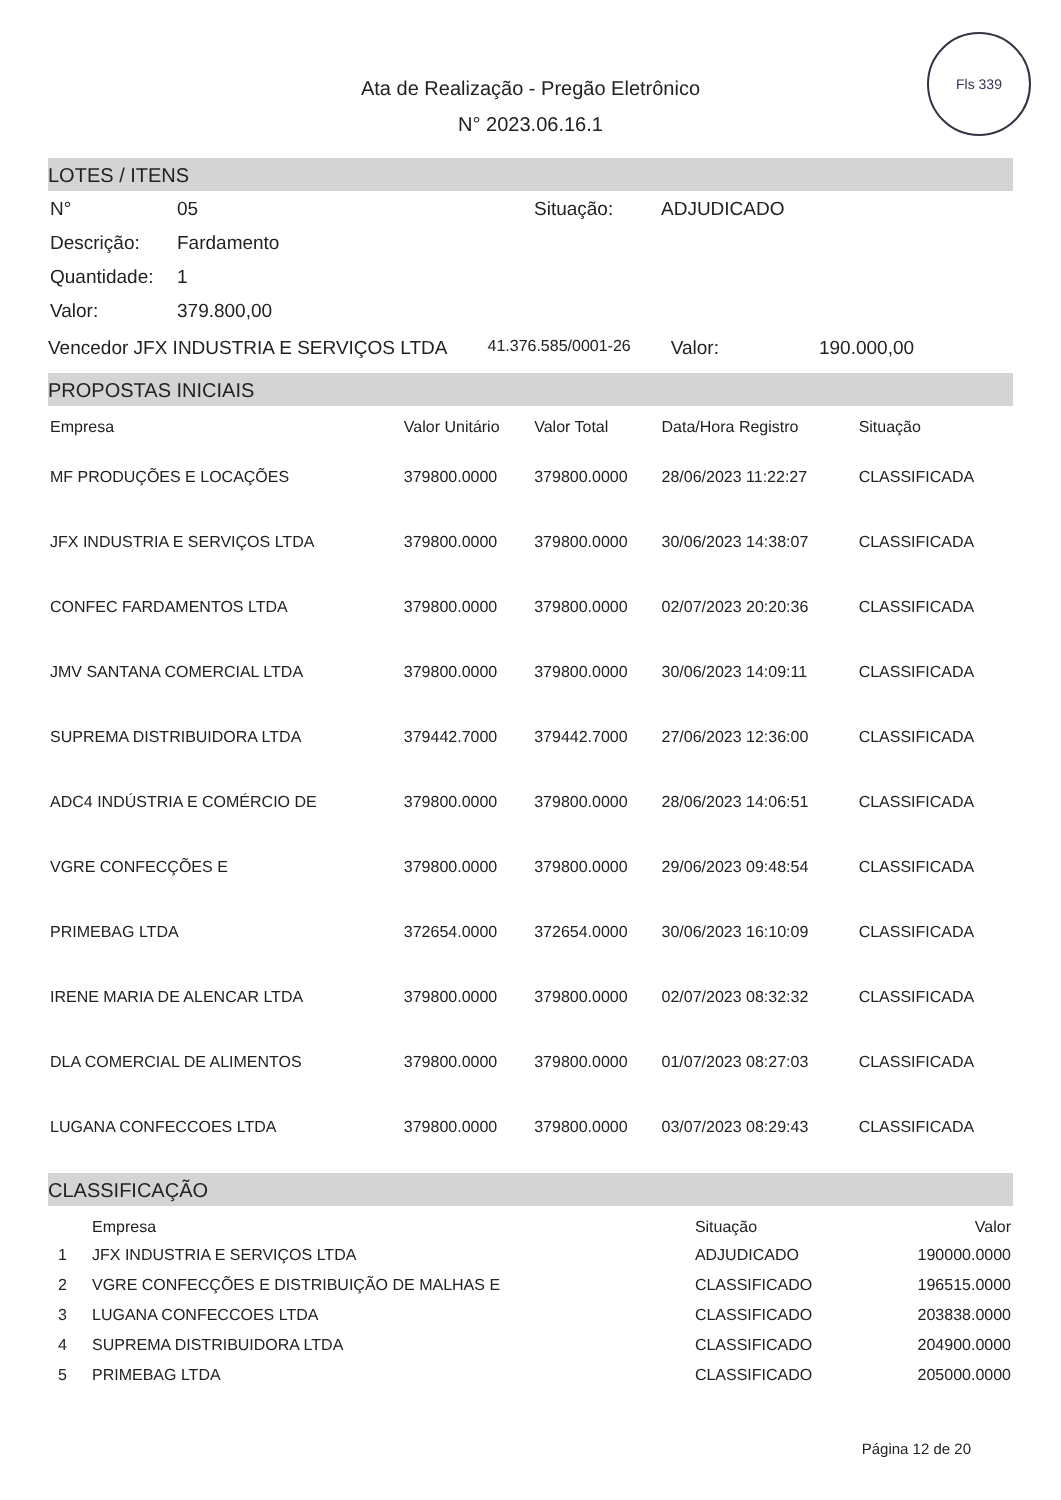Fls 339
Ata de Realização - Pregão Eletrônico
N° 2023.06.16.1
LOTES / ITENS
| N° | 05 | Situação: | ADJUDICADO |
| Descrição: | Fardamento | | |
| Quantidade: | 1 | | |
| Valor: | 379.800,00 | | |
Vencedor JFX INDUSTRIA E SERVIÇOS LTDA 41.376.585/0001-26 Valor: 190.000,00
PROPOSTAS INICIAIS
| Empresa | Valor Unitário | Valor Total | Data/Hora Registro | Situação |
| --- | --- | --- | --- | --- |
| MF PRODUÇÕES E LOCAÇÕES | 379800.0000 | 379800.0000 | 28/06/2023 11:22:27 | CLASSIFICADA |
| JFX INDUSTRIA E SERVIÇOS LTDA | 379800.0000 | 379800.0000 | 30/06/2023 14:38:07 | CLASSIFICADA |
| CONFEC FARDAMENTOS LTDA | 379800.0000 | 379800.0000 | 02/07/2023 20:20:36 | CLASSIFICADA |
| JMV SANTANA COMERCIAL LTDA | 379800.0000 | 379800.0000 | 30/06/2023 14:09:11 | CLASSIFICADA |
| SUPREMA DISTRIBUIDORA LTDA | 379442.7000 | 379442.7000 | 27/06/2023 12:36:00 | CLASSIFICADA |
| ADC4 INDÚSTRIA E COMÉRCIO DE | 379800.0000 | 379800.0000 | 28/06/2023 14:06:51 | CLASSIFICADA |
| VGRE CONFECÇÕES E | 379800.0000 | 379800.0000 | 29/06/2023 09:48:54 | CLASSIFICADA |
| PRIMEBAG LTDA | 372654.0000 | 372654.0000 | 30/06/2023 16:10:09 | CLASSIFICADA |
| IRENE MARIA DE ALENCAR LTDA | 379800.0000 | 379800.0000 | 02/07/2023 08:32:32 | CLASSIFICADA |
| DLA COMERCIAL DE ALIMENTOS | 379800.0000 | 379800.0000 | 01/07/2023 08:27:03 | CLASSIFICADA |
| LUGANA CONFECCOES LTDA | 379800.0000 | 379800.0000 | 03/07/2023 08:29:43 | CLASSIFICADA |
CLASSIFICAÇÃO
| | Empresa | Situação | Valor |
| --- | --- | --- | --- |
| 1 | JFX INDUSTRIA E SERVIÇOS LTDA | ADJUDICADO | 190000.0000 |
| 2 | VGRE CONFECÇÕES E DISTRIBUIÇÃO DE MALHAS E | CLASSIFICADO | 196515.0000 |
| 3 | LUGANA CONFECCOES LTDA | CLASSIFICADO | 203838.0000 |
| 4 | SUPREMA DISTRIBUIDORA LTDA | CLASSIFICADO | 204900.0000 |
| 5 | PRIMEBAG LTDA | CLASSIFICADO | 205000.0000 |
Página 12 de 20